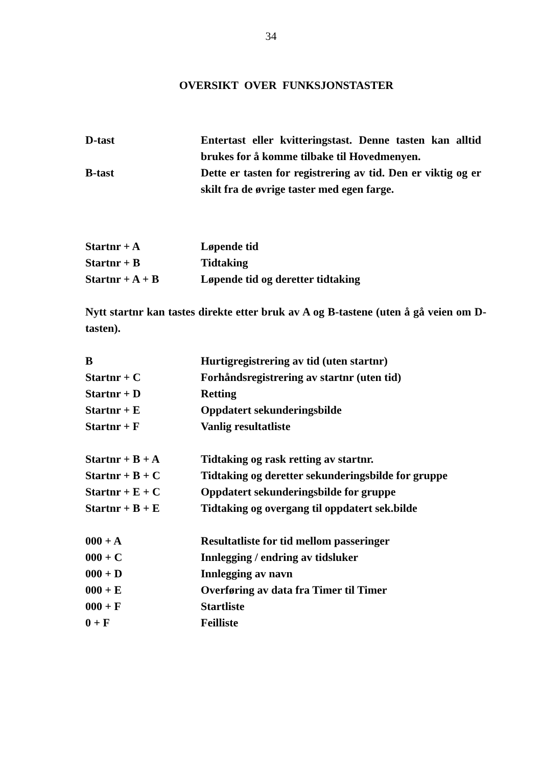34
OVERSIKT OVER FUNKSJONSTASTER
| D-tast | Entertast eller kvitteringstast. Denne tasten kan alltid brukes for å komme tilbake til Hovedmenyen. |
| B-tast | Dette er tasten for registrering av tid. Den er viktig og er skilt fra de øvrige taster med egen farge. |
| Startnr + A | Løpende tid |
| Startnr + B | Tidtaking |
| Startnr + A + B | Løpende tid og deretter tidtaking |
Nytt startnr kan tastes direkte etter bruk av A og B-tastene (uten å gå veien om D-tasten).
| B | Hurtigregistrering av tid (uten startnr) |
| Startnr + C | Forhåndsregistrering av startnr (uten tid) |
| Startnr + D | Retting |
| Startnr + E | Oppdatert sekunderingsbilde |
| Startnr + F | Vanlig resultatliste |
| Startnr + B + A | Tidtaking og rask retting av startnr. |
| Startnr + B + C | Tidtaking og deretter sekunderingsbilde for gruppe |
| Startnr + E + C | Oppdatert sekunderingsbilde for gruppe |
| Startnr + B + E | Tidtaking og overgang til oppdatert sek.bilde |
| 000 + A | Resultatliste for tid mellom passeringer |
| 000 + C | Innlegging / endring av tidsluker |
| 000 + D | Innlegging av navn |
| 000 + E | Overføring av data fra Timer til Timer |
| 000 + F | Startliste |
| 0 + F | Feilliste |